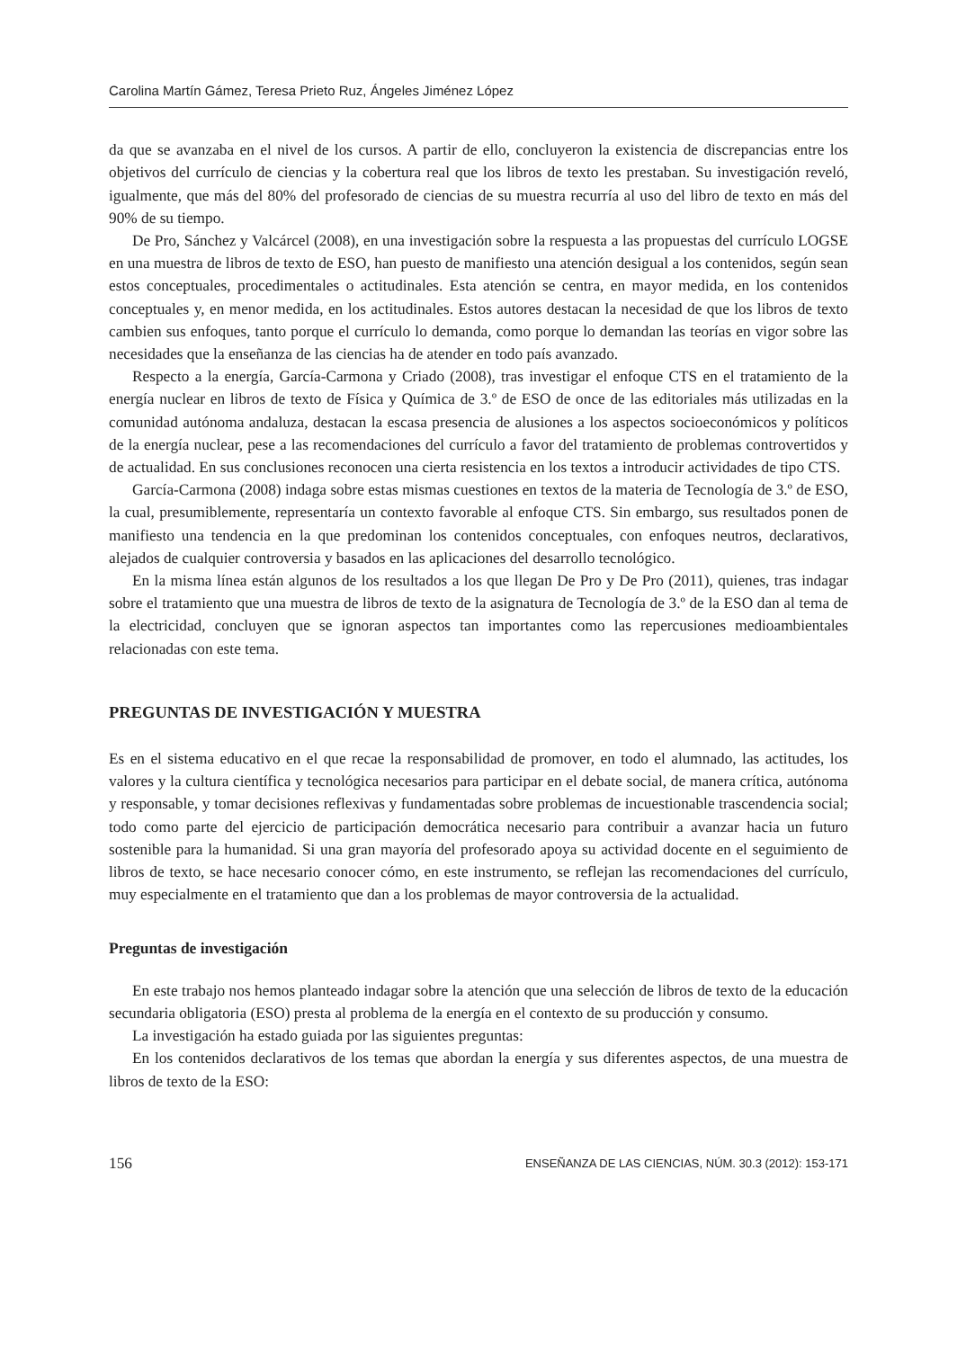Carolina Martín Gámez, Teresa Prieto Ruz, Ángeles Jiménez López
da que se avanzaba en el nivel de los cursos. A partir de ello, concluyeron la existencia de discrepancias entre los objetivos del currículo de ciencias y la cobertura real que los libros de texto les prestaban. Su investigación reveló, igualmente, que más del 80% del profesorado de ciencias de su muestra recurría al uso del libro de texto en más del 90% de su tiempo.
De Pro, Sánchez y Valcárcel (2008), en una investigación sobre la respuesta a las propuestas del currículo LOGSE en una muestra de libros de texto de ESO, han puesto de manifiesto una atención desigual a los contenidos, según sean estos conceptuales, procedimentales o actitudinales. Esta atención se centra, en mayor medida, en los contenidos conceptuales y, en menor medida, en los actitudinales. Estos autores destacan la necesidad de que los libros de texto cambien sus enfoques, tanto porque el currículo lo demanda, como porque lo demandan las teorías en vigor sobre las necesidades que la enseñanza de las ciencias ha de atender en todo país avanzado.
Respecto a la energía, García-Carmona y Criado (2008), tras investigar el enfoque CTS en el tratamiento de la energía nuclear en libros de texto de Física y Química de 3.º de ESO de once de las editoriales más utilizadas en la comunidad autónoma andaluza, destacan la escasa presencia de alusiones a los aspectos socioeconómicos y políticos de la energía nuclear, pese a las recomendaciones del currículo a favor del tratamiento de problemas controvertidos y de actualidad. En sus conclusiones reconocen una cierta resistencia en los textos a introducir actividades de tipo CTS.
García-Carmona (2008) indaga sobre estas mismas cuestiones en textos de la materia de Tecnología de 3.º de ESO, la cual, presumiblemente, representaría un contexto favorable al enfoque CTS. Sin embargo, sus resultados ponen de manifiesto una tendencia en la que predominan los contenidos conceptuales, con enfoques neutros, declarativos, alejados de cualquier controversia y basados en las aplicaciones del desarrollo tecnológico.
En la misma línea están algunos de los resultados a los que llegan De Pro y De Pro (2011), quienes, tras indagar sobre el tratamiento que una muestra de libros de texto de la asignatura de Tecnología de 3.º de la ESO dan al tema de la electricidad, concluyen que se ignoran aspectos tan importantes como las repercusiones medioambientales relacionadas con este tema.
PREGUNTAS DE INVESTIGACIÓN Y MUESTRA
Es en el sistema educativo en el que recae la responsabilidad de promover, en todo el alumnado, las actitudes, los valores y la cultura científica y tecnológica necesarios para participar en el debate social, de manera crítica, autónoma y responsable, y tomar decisiones reflexivas y fundamentadas sobre problemas de incuestionable trascendencia social; todo como parte del ejercicio de participación democrática necesario para contribuir a avanzar hacia un futuro sostenible para la humanidad. Si una gran mayoría del profesorado apoya su actividad docente en el seguimiento de libros de texto, se hace necesario conocer cómo, en este instrumento, se reflejan las recomendaciones del currículo, muy especialmente en el tratamiento que dan a los problemas de mayor controversia de la actualidad.
Preguntas de investigación
En este trabajo nos hemos planteado indagar sobre la atención que una selección de libros de texto de la educación secundaria obligatoria (ESO) presta al problema de la energía en el contexto de su producción y consumo.
La investigación ha estado guiada por las siguientes preguntas:
En los contenidos declarativos de los temas que abordan la energía y sus diferentes aspectos, de una muestra de libros de texto de la ESO:
156 ENSEÑANZA DE LAS CIENCIAS, NÚM. 30.3 (2012): 153-171